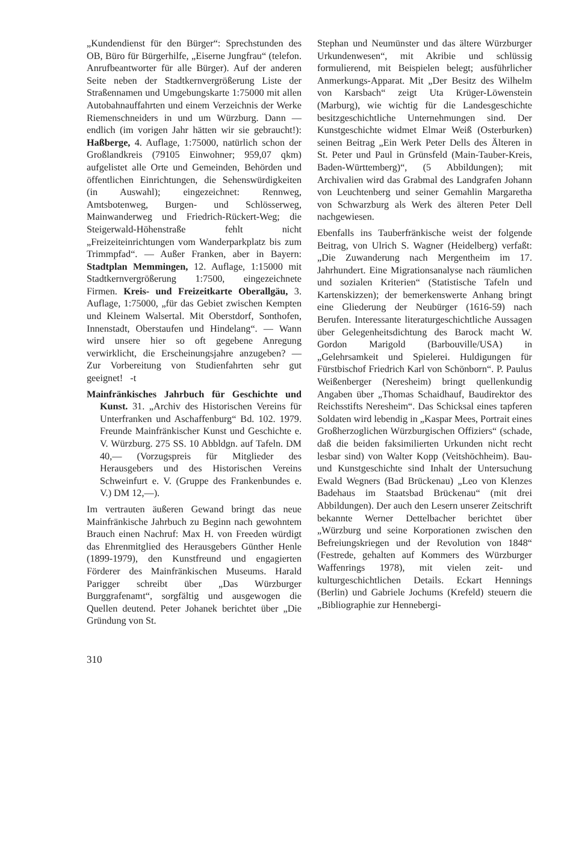„Kundendienst für den Bürger“: Sprechstunden des OB, Büro für Bürgerhilfe, „Eiserne Jungfrau“ (telefon. Anrufbeantworter für alle Bürger). Auf der anderen Seite neben der Stadtkernvergrößerung Liste der Straßennamen und Umgebungskarte 1:75000 mit allen Autobahnauffahrten und einem Verzeichnis der Werke Riemenschneiders in und um Würzburg. Dann — endlich (im vorigen Jahr hätten wir sie gebraucht!): Haßberge, 4. Auflage, 1:75000, natürlich schon der Großlandkreis (79105 Einwohner; 959,07 qkm) aufgelistet alle Orte und Gemeinden, Behörden und öffentlichen Einrichtungen, die Sehenswürdigkeiten (in Auswahl); eingezeichnet: Rennweg, Amtsbotenweg, Burgen- und Schlösserweg, Mainwanderweg und Friedrich-Rückert-Weg; die Steigerwald-Höhenstraße fehlt nicht „Freizeiteinrichtungen vom Wanderparkplatz bis zum Trimmpfad“. — Außer Franken, aber in Bayern: Stadtplan Memmingen, 12. Auflage, 1:15000 mit Stadtkernvergrößerung 1:7500, eingezeichnete Firmen. Kreis- und Freizeitkarte Oberallgäu, 3. Auflage, 1:75000, „für das Gebiet zwischen Kempten und Kleinem Walsertal. Mit Oberstdorf, Sonthofen, Innenstadt, Oberstaufen und Hindelang“. — Wann wird unsere hier so oft gegebene Anregung verwirklicht, die Erscheinungsjahre anzugeben? — Zur Vorbereitung von Studienfahrten sehr gut geeignet! -t
Mainfränkisches Jahrbuch für Geschichte und Kunst. 31. „Archiv des Historischen Vereins für Unterfranken und Aschaffenburg“ Bd. 102. 1979. Freunde Mainfränkischer Kunst und Geschichte e. V. Würzburg. 275 SS. 10 Abbldgn. auf Tafeln. DM 40,— (Vorzugspreis für Mitglieder des Herausgebers und des Historischen Vereins Schweinfurt e. V. (Gruppe des Frankenbundes e. V.) DM 12,—).
Im vertrauten äußeren Gewand bringt das neue Mainfränkische Jahrbuch zu Beginn nach gewohntem Brauch einen Nachruf: Max H. von Freeden würdigt das Ehrenmitglied des Herausgebers Günther Henle (1899-1979), den Kunstfreund und engagierten Förderer des Mainfränkischen Museums. Harald Parigger schreibt über „Das Würzburger Burggrafenamt“, sorgfältig und ausgewogen die Quellen deutend. Peter Johanek berichtet über „Die Gründung von St.
Stephan und Neumünster und das ältere Würzburger Urkundenwesen“, mit Akribie und schlüssig formulierend, mit Beispielen belegt; ausführlicher Anmerkungs-Apparat. Mit „Der Besitz des Wilhelm von Karsbach“ zeigt Uta Krüger-Löwenstein (Marburg), wie wichtig für die Landesgeschichte besitzgeschichtliche Unternehmungen sind. Der Kunstgeschichte widmet Elmar Weiß (Osterburken) seinen Beitrag „Ein Werk Peter Dells des Älteren in St. Peter und Paul in Grünsfeld (Main-Tauber-Kreis, Baden-Württemberg)“, (5 Abbildungen); mit Archivalien wird das Grabmal des Landgrafen Johann von Leuchtenberg und seiner Gemahlin Margaretha von Schwarzburg als Werk des älteren Peter Dell nachgewiesen.
Ebenfalls ins Tauberfränkische weist der folgende Beitrag, von Ulrich S. Wagner (Heidelberg) verfaßt: „Die Zuwanderung nach Mergentheim im 17. Jahrhundert. Eine Migrationsanalyse nach räumlichen und sozialen Kriterien“ (Statistische Tafeln und Kartenskizzen); der bemerkenswerte Anhang bringt eine Gliederung der Neubürger (1616-59) nach Berufen. Interessante literaturgeschichtliche Aussagen über Gelegenheitsdichtung des Barock macht W. Gordon Marigold (Barbouville/USA) in „Gelehrsamkeit und Spielerei. Huldigungen für Fürstbischof Friedrich Karl von Schönborn“. P. Paulus Weißenberger (Neresheim) bringt quellenkundig Angaben über „Thomas Schaidhauf, Baudirektor des Reichsstifts Neresheim“. Das Schicksal eines tapferen Soldaten wird lebendig in „Kaspar Mees, Portrait eines Großherzoglichen Würzburgischen Offiziers“ (schade, daß die beiden faksimilierten Urkunden nicht recht lesbar sind) von Walter Kopp (Veitshöchheim). Bau- und Kunstgeschichte sind Inhalt der Untersuchung Ewald Wegners (Bad Brückenau) „Leo von Klenzes Badehaus im Staatsbad Brückenau“ (mit drei Abbildungen). Der auch den Lesern unserer Zeitschrift bekannte Werner Dettelbacher berichtet über „Würzburg und seine Korporationen zwischen den Befreiungskriegen und der Revolution von 1848“ (Festrede, gehalten auf Kommers des Würzburger Waffenrings 1978), mit vielen zeit- und kulturgeschichtlichen Details. Eckart Hennings (Berlin) und Gabriele Jochums (Krefeld) steuern die „Bibliographie zur Hennebergi-
310